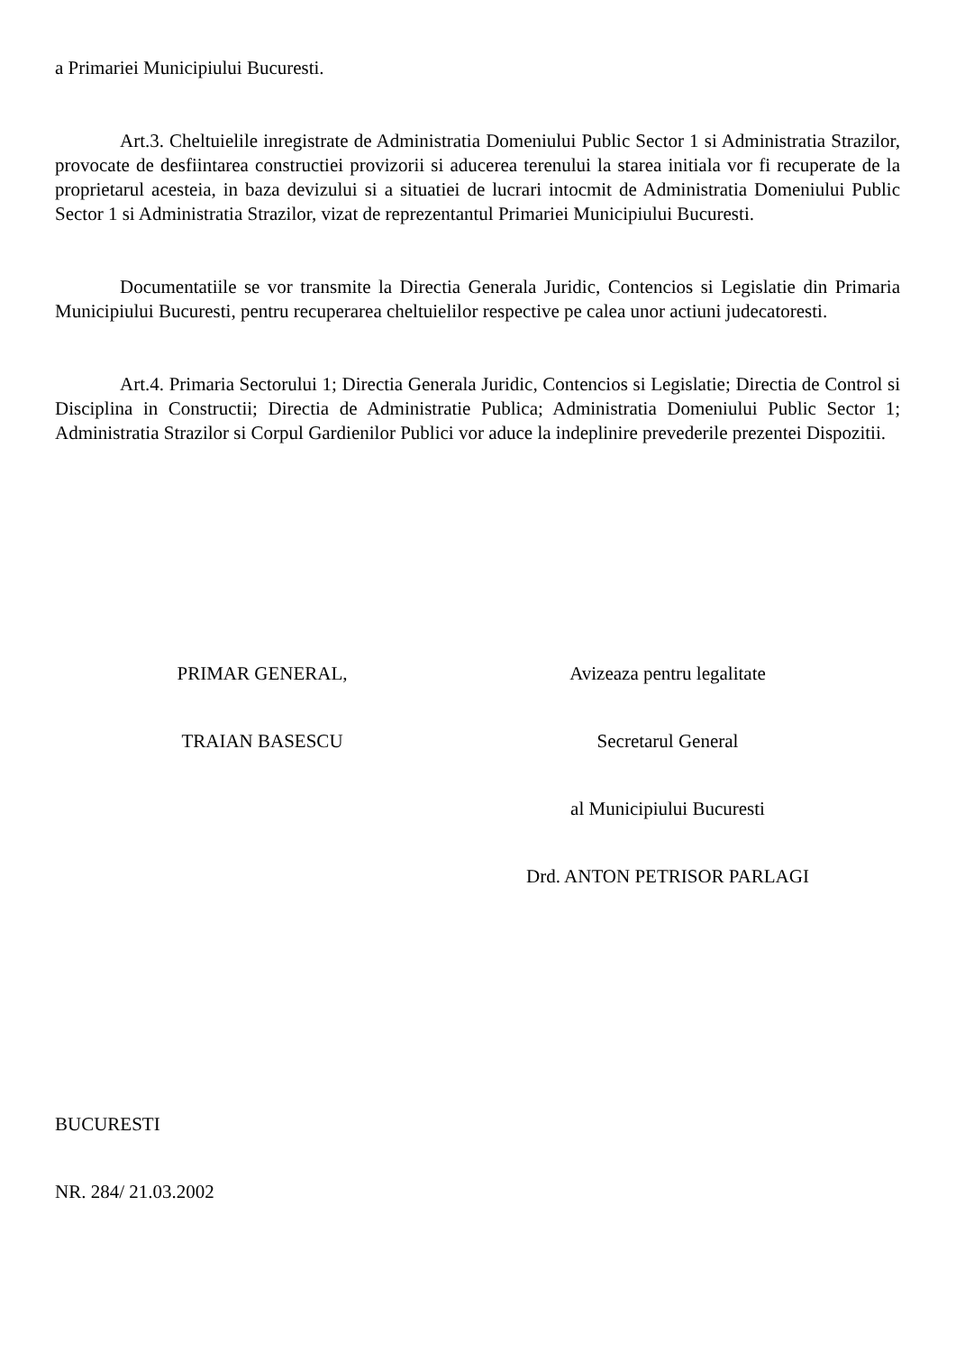a Primariei Municipiului Bucuresti.
Art.3. Cheltuielile inregistrate de Administratia Domeniului Public Sector 1 si Administratia Strazilor, provocate de desfiintarea constructiei provizorii si aducerea terenului la starea initiala vor fi recuperate de la proprietarul acesteia, in baza devizului si a situatiei de lucrari intocmit de Administratia Domeniului Public Sector 1 si Administratia Strazilor, vizat de reprezentantul Primariei Municipiului Bucuresti.
Documentatiile se vor transmite la Directia Generala Juridic, Contencios si Legislatie din Primaria Municipiului Bucuresti, pentru recuperarea cheltuielilor respective pe calea unor actiuni judecatoresti.
Art.4. Primaria Sectorului 1; Directia Generala Juridic, Contencios si Legislatie; Directia de Control si Disciplina in Constructii; Directia de Administratie Publica; Administratia Domeniului Public Sector 1; Administratia Strazilor si Corpul Gardienilor Publici vor aduce la indeplinire prevederile prezentei Dispozitii.
PRIMAR GENERAL,
TRAIAN BASESCU
Avizeaza pentru legalitate
Secretarul General
al Municipiului Bucuresti
Drd. ANTON PETRISOR PARLAGI
BUCURESTI
NR. 284/ 21.03.2002